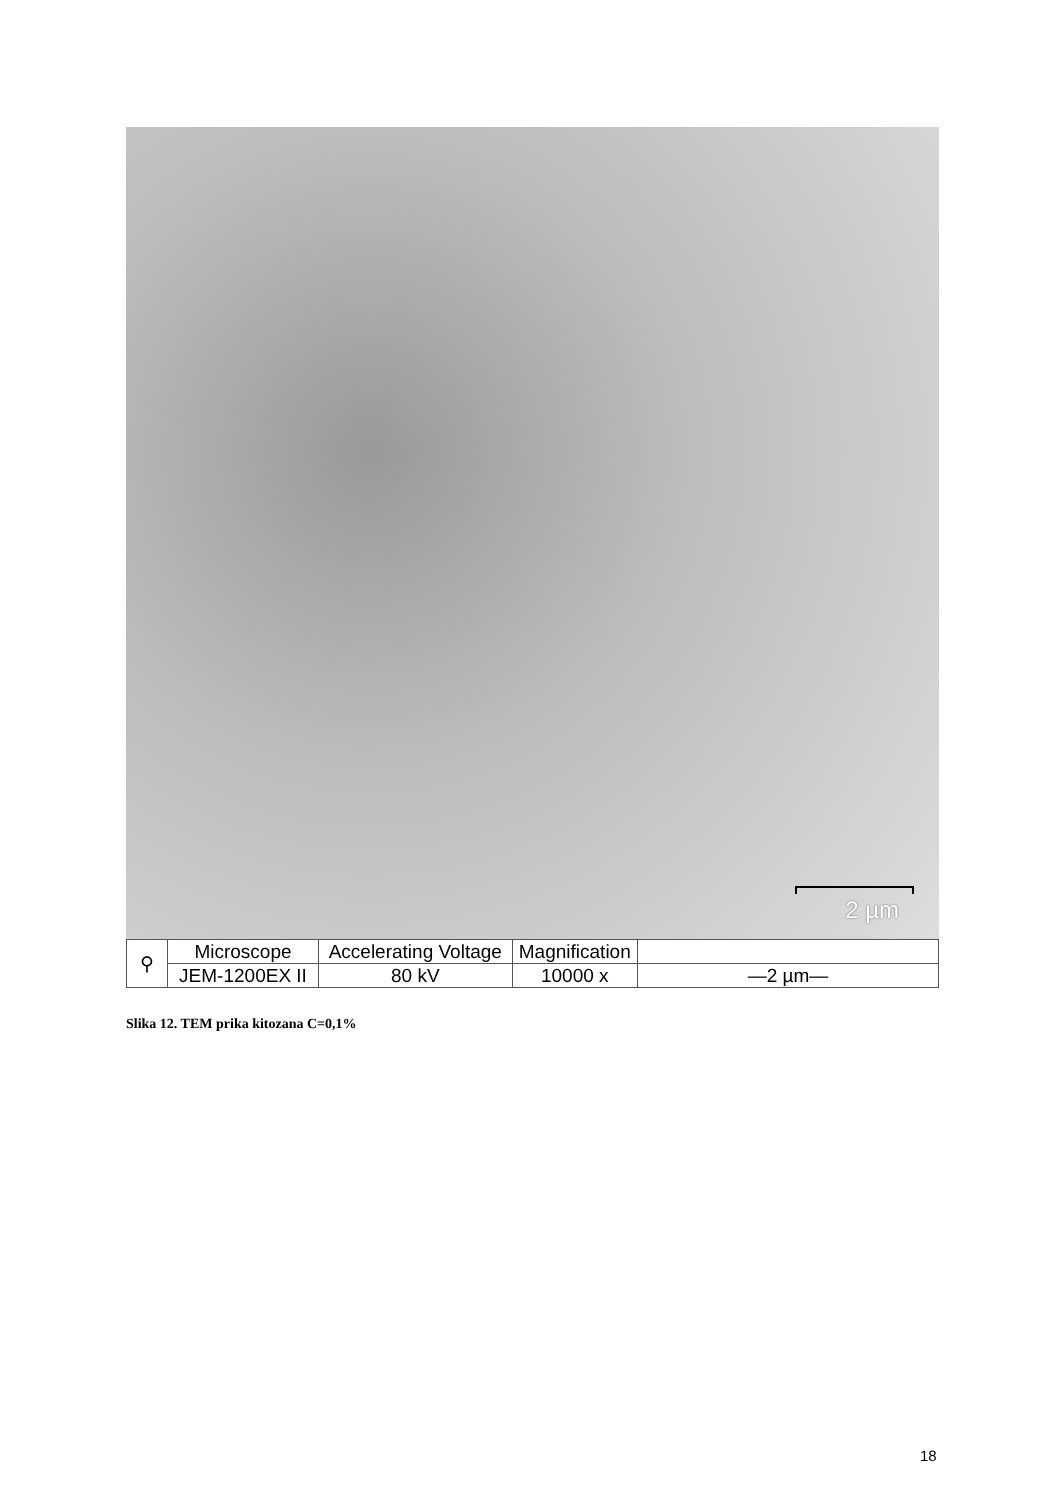2 µm
| ⚲ | Microscope | Accelerating Voltage | Magnification | |
| | JEM-1200EX II | 80 kV | 10000 x | —2 µm— |
Slika 12. TEM prika kitozana C=0,1%
18